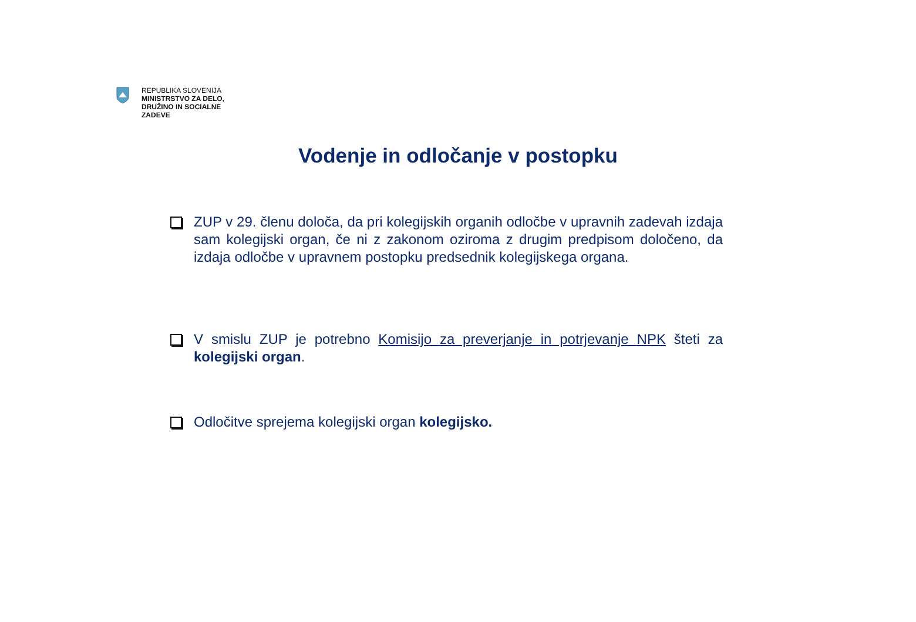REPUBLIKA SLOVENIJA
MINISTRSTVO ZA DELO,
DRUŽINO IN SOCIALNE
ZADEVE
Vodenje in odločanje v postopku
ZUP v 29. členu določa, da pri kolegijskih organih odločbe v upravnih zadevah izdaja sam kolegijski organ, če ni z zakonom oziroma z drugim predpisom določeno, da izdaja odločbe v upravnem postopku predsednik kolegijskega organa.
V smislu ZUP je potrebno Komisijo za preverjanje in potrjevanje NPK šteti za kolegijski organ.
Odločitve sprejema kolegijski organ kolegijsko.